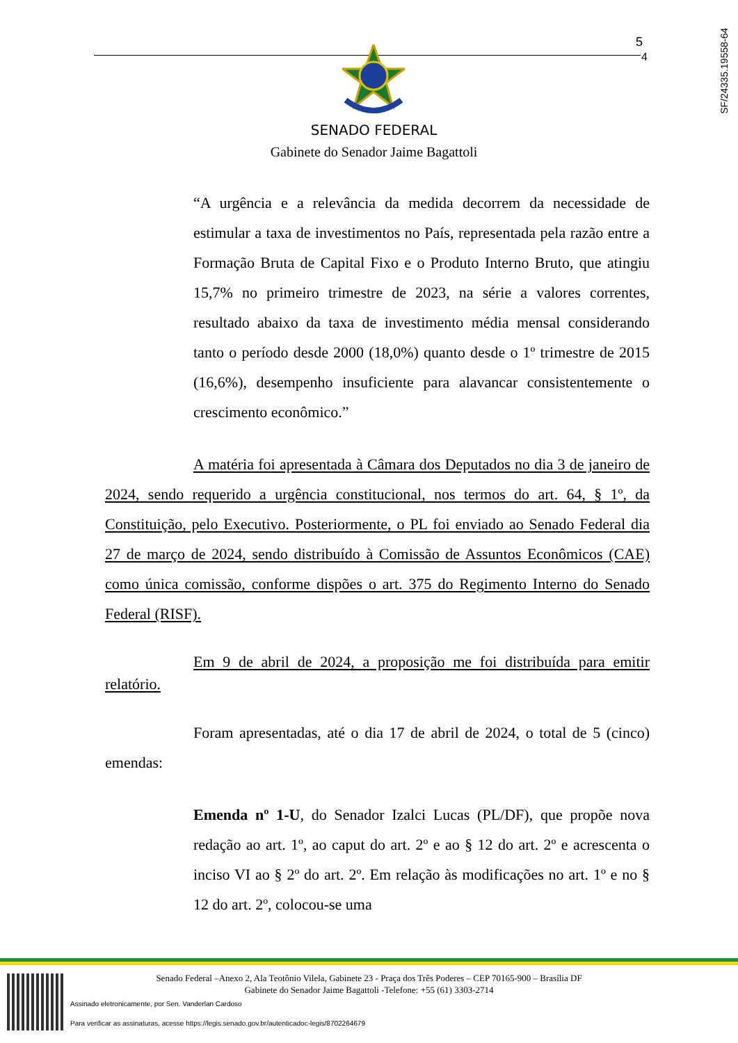SF/24335.19558-64
5
4
SENADO FEDERAL
Gabinete do Senador Jaime Bagattoli
“A urgência e a relevância da medida decorrem da necessidade de estimular a taxa de investimentos no País, representada pela razão entre a Formação Bruta de Capital Fixo e o Produto Interno Bruto, que atingiu 15,7% no primeiro trimestre de 2023, na série a valores correntes, resultado abaixo da taxa de investimento média mensal considerando tanto o período desde 2000 (18,0%) quanto desde o 1º trimestre de 2015 (16,6%), desempenho insuficiente para alavancar consistentemente o crescimento econômico.”
A matéria foi apresentada à Câmara dos Deputados no dia 3 de janeiro de 2024, sendo requerido a urgência constitucional, nos termos do art. 64, § 1º, da Constituição, pelo Executivo. Posteriormente, o PL foi enviado ao Senado Federal dia 27 de março de 2024, sendo distribuído à Comissão de Assuntos Econômicos (CAE) como única comissão, conforme dispões o art. 375 do Regimento Interno do Senado Federal (RISF).
Em 9 de abril de 2024, a proposição me foi distribuída para emitir relatório.
Foram apresentadas, até o dia 17 de abril de 2024, o total de 5 (cinco) emendas:
Emenda nº 1-U, do Senador Izalci Lucas (PL/DF), que propõe nova redação ao art. 1º, ao caput do art. 2º e ao § 12 do art. 2º e acrescenta o inciso VI ao § 2º do art. 2º. Em relação às modificações no art. 1º e no § 12 do art. 2º, colocou-se uma
Senado Federal –Anexo 2, Ala Teotônio Vilela, Gabinete 23 - Praça dos Três Poderes – CEP 70165-900 – Brasília DF
Gabinete do Senador Jaime Bagattoli -Telefone: +55 (61) 3303-2714
Assinado eletronicamente, por Sen. Vanderlan Cardoso
Para verificar as assinaturas, acesse https://legis.senado.gov.br/autenticadoc-legis/8702264679